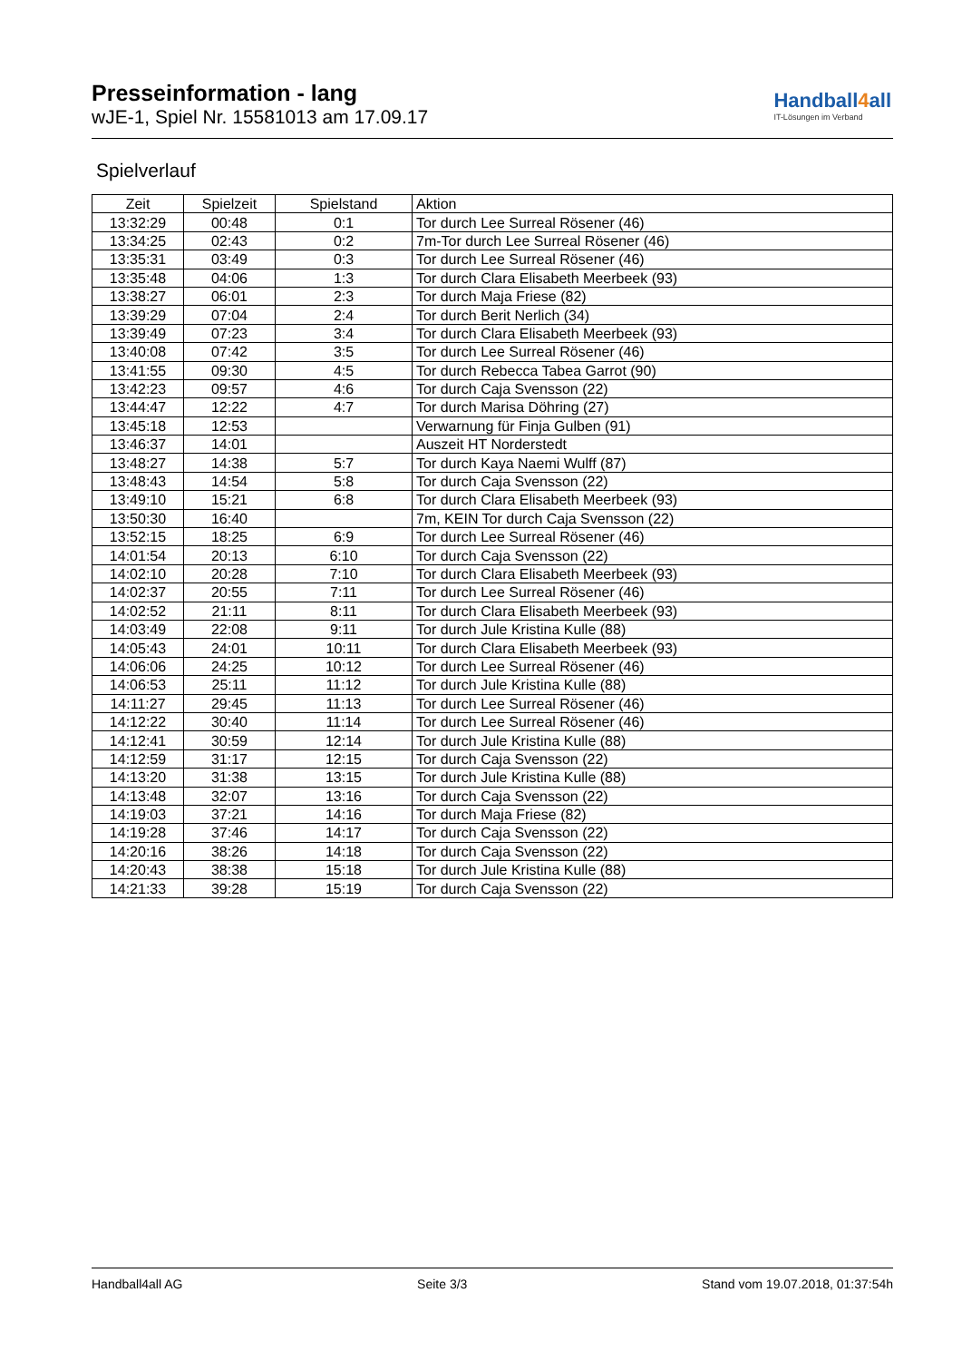Presseinformation - lang
wJE-1, Spiel Nr. 15581013 am 17.09.17
Handball4all
IT-Lösungen im Verband
Spielverlauf
| Zeit | Spielzeit | Spielstand | Aktion |
| --- | --- | --- | --- |
| 13:32:29 | 00:48 | 0:1 | Tor durch Lee Surreal Rösener (46) |
| 13:34:25 | 02:43 | 0:2 | 7m-Tor durch Lee Surreal Rösener (46) |
| 13:35:31 | 03:49 | 0:3 | Tor durch Lee Surreal Rösener (46) |
| 13:35:48 | 04:06 | 1:3 | Tor durch Clara Elisabeth Meerbeek (93) |
| 13:38:27 | 06:01 | 2:3 | Tor durch Maja Friese (82) |
| 13:39:29 | 07:04 | 2:4 | Tor durch Berit Nerlich (34) |
| 13:39:49 | 07:23 | 3:4 | Tor durch Clara Elisabeth Meerbeek (93) |
| 13:40:08 | 07:42 | 3:5 | Tor durch Lee Surreal Rösener (46) |
| 13:41:55 | 09:30 | 4:5 | Tor durch Rebecca Tabea Garrot (90) |
| 13:42:23 | 09:57 | 4:6 | Tor durch Caja Svensson (22) |
| 13:44:47 | 12:22 | 4:7 | Tor durch Marisa Döhring (27) |
| 13:45:18 | 12:53 | | Verwarnung für Finja Gulben (91) |
| 13:46:37 | 14:01 | | Auszeit HT Norderstedt |
| 13:48:27 | 14:38 | 5:7 | Tor durch Kaya Naemi Wulff (87) |
| 13:48:43 | 14:54 | 5:8 | Tor durch Caja Svensson (22) |
| 13:49:10 | 15:21 | 6:8 | Tor durch Clara Elisabeth Meerbeek (93) |
| 13:50:30 | 16:40 | | 7m, KEIN Tor durch Caja Svensson (22) |
| 13:52:15 | 18:25 | 6:9 | Tor durch Lee Surreal Rösener (46) |
| 14:01:54 | 20:13 | 6:10 | Tor durch Caja Svensson (22) |
| 14:02:10 | 20:28 | 7:10 | Tor durch Clara Elisabeth Meerbeek (93) |
| 14:02:37 | 20:55 | 7:11 | Tor durch Lee Surreal Rösener (46) |
| 14:02:52 | 21:11 | 8:11 | Tor durch Clara Elisabeth Meerbeek (93) |
| 14:03:49 | 22:08 | 9:11 | Tor durch Jule Kristina Kulle (88) |
| 14:05:43 | 24:01 | 10:11 | Tor durch Clara Elisabeth Meerbeek (93) |
| 14:06:06 | 24:25 | 10:12 | Tor durch Lee Surreal Rösener (46) |
| 14:06:53 | 25:11 | 11:12 | Tor durch Jule Kristina Kulle (88) |
| 14:11:27 | 29:45 | 11:13 | Tor durch Lee Surreal Rösener (46) |
| 14:12:22 | 30:40 | 11:14 | Tor durch Lee Surreal Rösener (46) |
| 14:12:41 | 30:59 | 12:14 | Tor durch Jule Kristina Kulle (88) |
| 14:12:59 | 31:17 | 12:15 | Tor durch Caja Svensson (22) |
| 14:13:20 | 31:38 | 13:15 | Tor durch Jule Kristina Kulle (88) |
| 14:13:48 | 32:07 | 13:16 | Tor durch Caja Svensson (22) |
| 14:19:03 | 37:21 | 14:16 | Tor durch Maja Friese (82) |
| 14:19:28 | 37:46 | 14:17 | Tor durch Caja Svensson (22) |
| 14:20:16 | 38:26 | 14:18 | Tor durch Caja Svensson (22) |
| 14:20:43 | 38:38 | 15:18 | Tor durch Jule Kristina Kulle (88) |
| 14:21:33 | 39:28 | 15:19 | Tor durch Caja Svensson (22) |
Handball4all AG Seite 3/3 Stand vom 19.07.2018, 01:37:54h